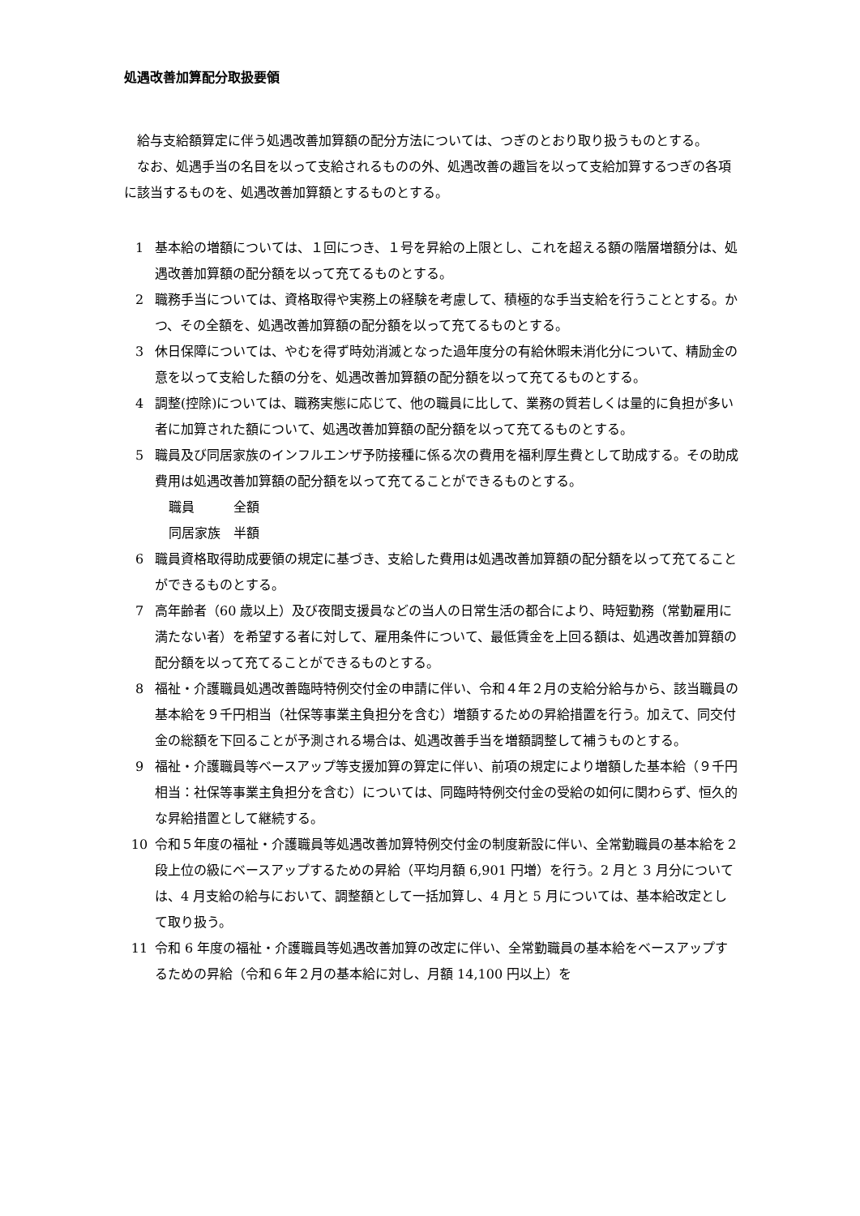処遇改善加算配分取扱要領
給与支給額算定に伴う処遇改善加算額の配分方法については、つぎのとおり取り扱うものとする。
なお、処遇手当の名目を以って支給されるものの外、処遇改善の趣旨を以って支給加算するつぎの各項に該当するものを、処遇改善加算額とするものとする。
1 基本給の増額については、１回につき、１号を昇給の上限とし、これを超える額の階層増額分は、処遇改善加算額の配分額を以って充てるものとする。
2 職務手当については、資格取得や実務上の経験を考慮して、積極的な手当支給を行うこととする。かつ、その全額を、処遇改善加算額の配分額を以って充てるものとする。
3 休日保障については、やむを得ず時効消滅となった過年度分の有給休暇未消化分について、精励金の意を以って支給した額の分を、処遇改善加算額の配分額を以って充てるものとする。
4 調整(控除)については、職務実態に応じて、他の職員に比して、業務の質若しくは量的に負担が多い者に加算された額について、処遇改善加算額の配分額を以って充てるものとする。
5 職員及び同居家族のインフルエンザ予防接種に係る次の費用を福利厚生費として助成する。その助成費用は処遇改善加算額の配分額を以って充てることができるものとする。
職員　　　全額
同居家族　半額
6 職員資格取得助成要領の規定に基づき、支給した費用は処遇改善加算額の配分額を以って充てることができるものとする。
7 高年齢者（60 歳以上）及び夜間支援員などの当人の日常生活の都合により、時短勤務（常勤雇用に満たない者）を希望する者に対して、雇用条件について、最低賃金を上回る額は、処遇改善加算額の配分額を以って充てることができるものとする。
8 福祉・介護職員処遇改善臨時特例交付金の申請に伴い、令和４年２月の支給分給与から、該当職員の基本給を９千円相当（社保等事業主負担分を含む）増額するための昇給措置を行う。加えて、同交付金の総額を下回ることが予測される場合は、処遇改善手当を増額調整して補うものとする。
9 福祉・介護職員等ベースアップ等支援加算の算定に伴い、前項の規定により増額した基本給（９千円相当：社保等事業主負担分を含む）については、同臨時特例交付金の受給の如何に関わらず、恒久的な昇給措置として継続する。
10 令和５年度の福祉・介護職員等処遇改善加算特例交付金の制度新設に伴い、全常勤職員の基本給を２段上位の級にベースアップするための昇給（平均月額 6,901 円増）を行う。2 月と 3 月分については、4 月支給の給与において、調整額として一括加算し、4 月と 5 月については、基本給改定として取り扱う。
11 令和 6 年度の福祉・介護職員等処遇改善加算の改定に伴い、全常勤職員の基本給をベースアップするための昇給（令和６年２月の基本給に対し、月額 14,100 円以上）を